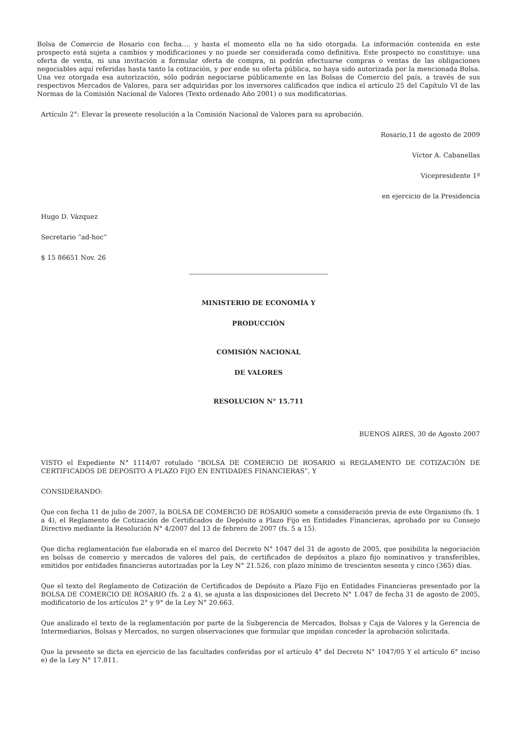Bolsa de Comercio de Rosario con fecha…. y hasta el momento ella no ha sido otorgada. La información contenida en este prospecto está sujeta a cambios y modificaciones y no puede ser considerada como definitiva. Este prospecto no constituye: una oferta de venta, ni una invitación a formular oferta de compra, ni podrán efectuarse compras o ventas de las obligaciones negociables aquí referidas hasta tanto la cotización, y por ende su oferta pública, no haya sido autorizada por la mencionada Bolsa. Una vez otorgada esa autorización, sólo podrán negociarse públicamente en las Bolsas de Comercio del país, a través de sus respectivos Mercados de Valores, para ser adquiridas por los inversores calificados que indica el artículo 25 del Capítulo VI de las Normas de la Comisión Nacional de Valores (Texto ordenado Año 2001) o sus modificatorias.
Artículo 2°: Elevar la presente resolución a la Comisión Nacional de Valores para su aprobación.
Rosario,11 de agosto de 2009
Víctor A. Cabanellas
Vicepresidente 1º
en ejercicio de la Presidencia
Hugo D. Vázquez
Secretario “ad-hoc”
$ 15 86651 Nov. 26
MINISTERIO DE ECONOMÍA Y
PRODUCCIÓN
COMISIÓN NACIONAL
DE VALORES
RESOLUCION N° 15.711
BUENOS AIRES, 30 de Agosto 2007
VISTO el Expediente N° 1114/07 rotulado “BOLSA DE COMERCIO DE ROSARIO si REGLAMENTO DE COTIZACIÓN DE CERTIFICADOS DE DEPOSITO A PLAZO FIJO EN ENTIDADES FINANCIERAS”, Y
CONSIDERANDO:
Que con fecha 11 de julio de 2007, la BOLSA DE COMERCIO DE ROSARIO somete a consideración previa de este Organismo (fs. 1 a 4), el Reglamento de Cotización de Certificados de Depósito a Plazo Fijo en Entidades Financieras, aprobado por su Consejo Directivo mediante la Resolución N° 4/2007 del 13 de febrero de 2007 (fs. 5 a 15).
Que dicha reglamentación fue elaborada en el marco del Decreto N° 1047 del 31 de agosto de 2005, que posibilita la negociación en bolsas de comercio y mercados de valores del país, de certificados de depósitos a plazo fijo nominativos y transferibles, emitidos por entidades financieras autorizadas por la Ley N° 21.526, con plazo mínimo de trescientos sesenta y cinco (365) días.
Que el texto del Reglamento de Cotización de Certificados de Depósito a Plazo Fijo en Entidades Financieras presentado por la BOLSA DE COMERCIO DE ROSARIO (fs. 2 a 4), se ajusta a las disposiciones del Decreto N° 1.047 de fecha 31 de agosto de 2005, modificatorio de los artículos 2° y 9° de la Ley N° 20.663.
Que analizado el texto de la reglamentación por parte de la Subgerencia de Mercados, Bolsas y Caja de Valores y la Gerencia de Intermediarios, Bolsas y Mercados, no surgen observaciones que formular que impidan conceder la aprobación solicitada.
Que la presente se dicta en ejercicio de las facultades conferidas por el artículo 4° del Decreto N° 1047/05 Y el artículo 6° inciso e) de la Ley N° 17.811.